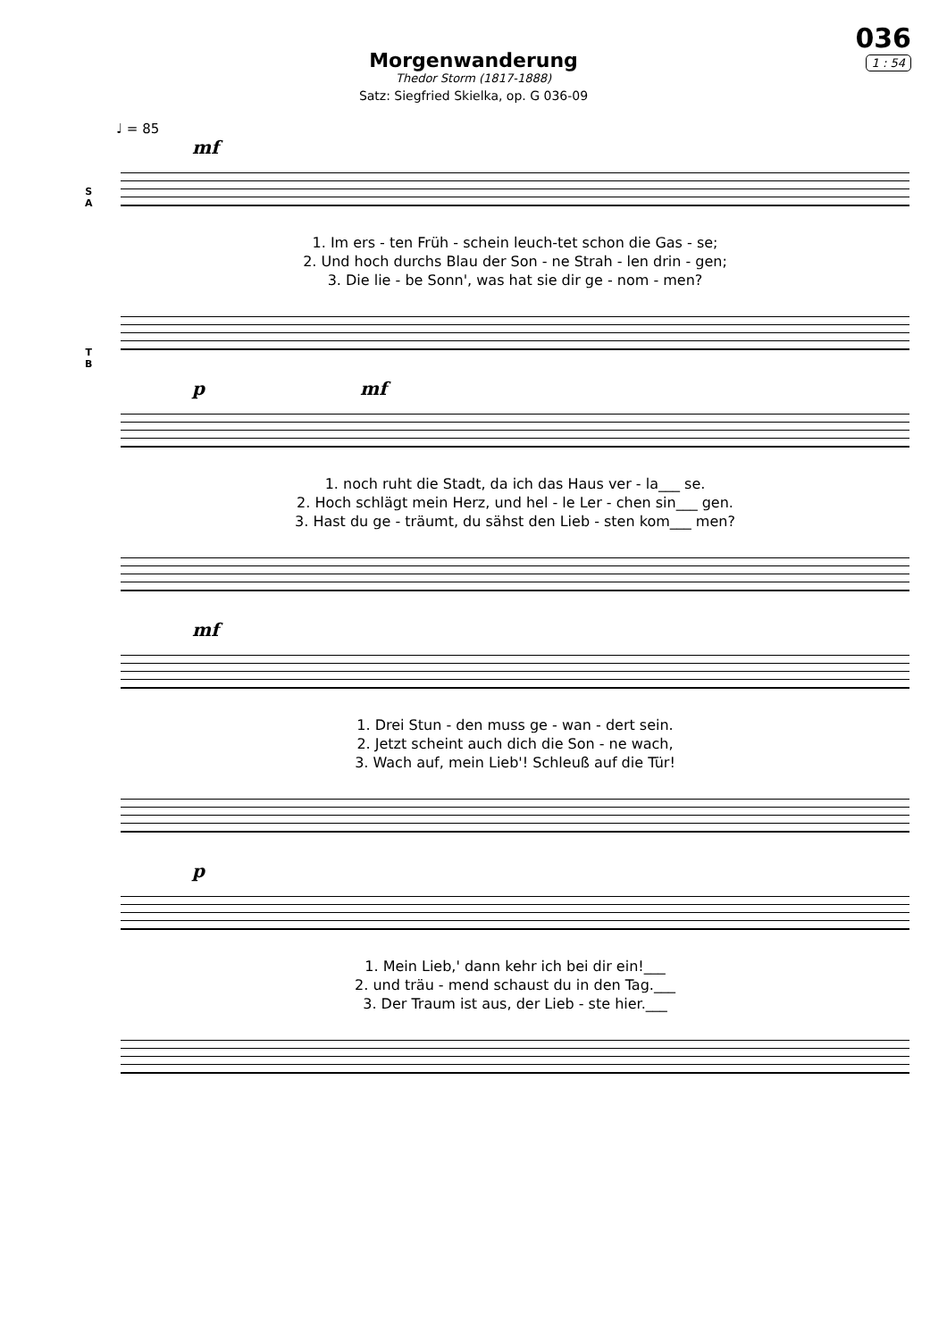036
1 : 54
Morgenwanderung
Thedor Storm (1817-1888)
Satz: Siegfried Skielka, op. G 036-09
♩ = 85
mf
S
A
1. Im ers - ten Früh - schein leuch-tet schon die Gas - se;
2. Und hoch durchs Blau der Son - ne Strah - len drin - gen;
3. Die lie - be Sonn', was hat sie dir ge - nom - men?
T
B
p mf
1. noch ruht die Stadt, da ich das Haus ver - la___ se.
2. Hoch schlägt mein Herz, und hel - le Ler - chen sin___ gen.
3. Hast du ge - träumt, du sähst den Lieb - sten kom___ men?
mf
1. Drei Stun - den muss ge - wan - dert sein.
2. Jetzt scheint auch dich die Son - ne wach,
3. Wach auf, mein Lieb'! Schleuß auf die Tür!
p
1. Mein Lieb,' dann kehr ich bei dir ein!___
2. und träu - mend schaust du in den Tag.___
3. Der Traum ist aus, der Lieb - ste hier.___